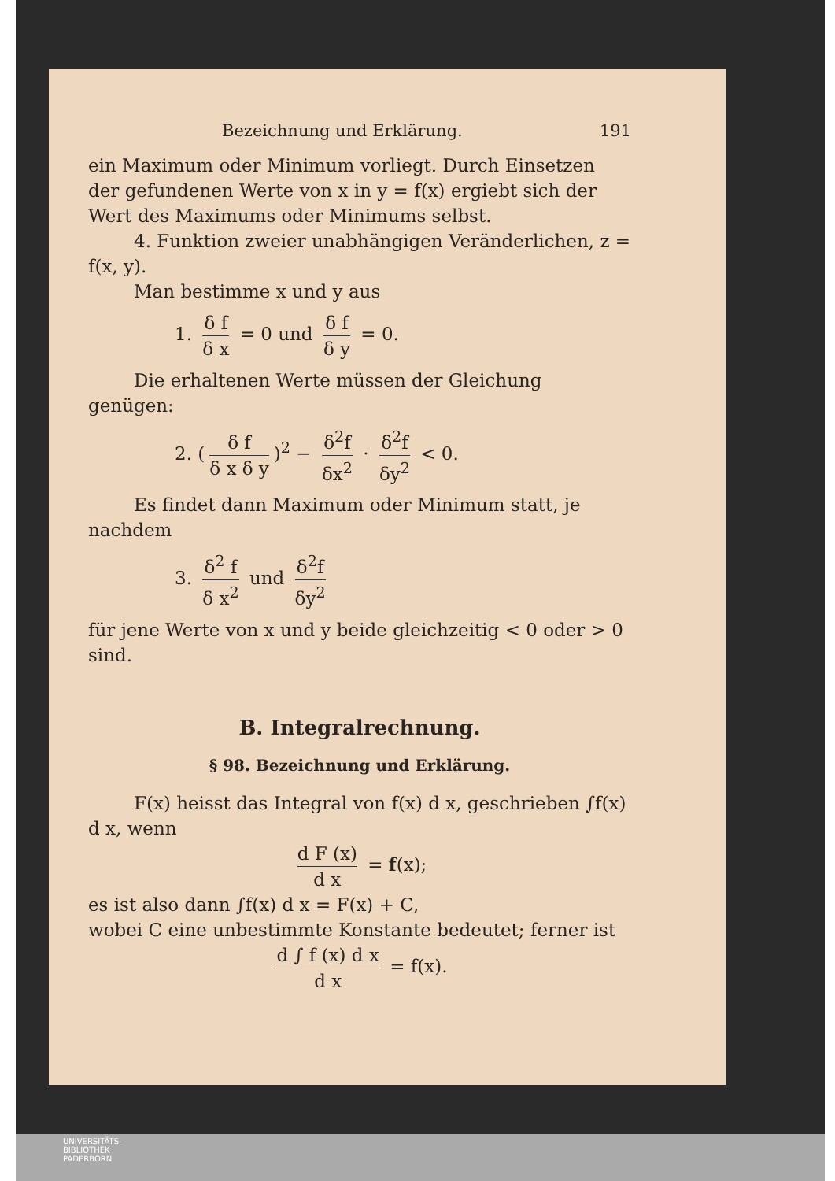Bezeichnung und Erklärung. 191
ein Maximum oder Minimum vorliegt. Durch Einsetzen der gefundenen Werte von x in y = f(x) ergiebt sich der Wert des Maximums oder Minimums selbst.
4. Funktion zweier unabhängigen Veränderlichen, z = f(x, y).
Man bestimme x und y aus
1. δ f δ x = 0 und δ f δ y = 0.
Die erhaltenen Werte müssen der Gleichung genügen:
2. (δ f δ x δ y)<sup>2</sup> − δ<sup>2</sup>f δx<sup>2</sup> · δ<sup>2</sup>f δy<sup>2</sup> < 0.
Es findet dann Maximum oder Minimum statt, je nachdem
3. δ<sup>2</sup> f δ x<sup>2</sup> und δ<sup>2</sup>f δy<sup>2</sup>
für jene Werte von x und y beide gleichzeitig < 0 oder > 0 sind.
B. Integralrechnung.
§ 98. Bezeichnung und Erklärung.
F(x) heisst das Integral von f(x) d x, geschrieben ∫f(x) d x, wenn
d F (x) d x = f(x);
es ist also dann ∫f(x) d x = F(x) + C,
wobei C eine unbestimmte Konstante bedeutet; ferner ist
d ∫ f (x) d x d x = f(x).
UNIVERSITÄTS-
BIBLIOTHEK
PADERBORN